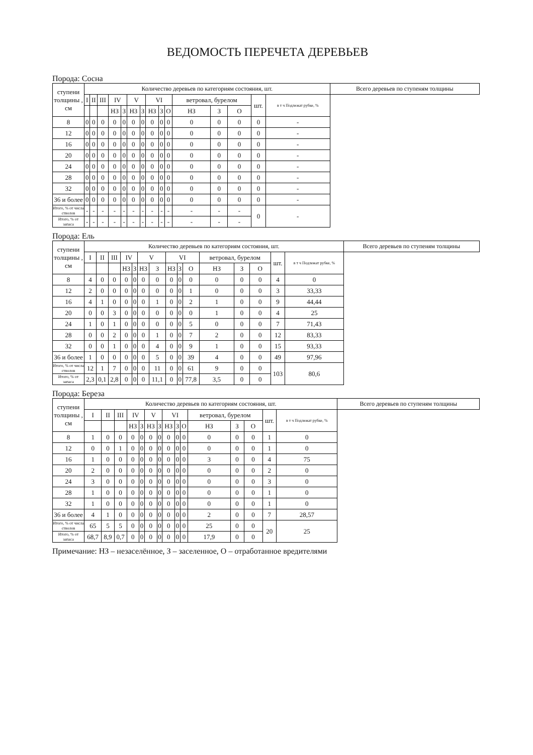ВЕДОМОСТЬ ПЕРЕЧЕТА ДЕРЕВЬЕВ
Порода: Сосна
| ступени толщины , см | Количество деревьев по категориям состояния, шт. | | | | | | | | | | | | | | | Всего деревьев по ступеням толщины |
| --- | --- | --- | --- | --- | --- | --- | --- | --- | --- | --- | --- | --- | --- | --- | --- | --- |
| | I | II | III | IV | | V | | VI | | | ветровал, бурелом | | | шт. | в т ч Подлежат рубке, % | |
| | | | | НЗ | З | НЗ | З | НЗ | З | О | НЗ | З | О | | | |
| 8 | 0 | 0 | 0 | 0 | 0 | 0 | 0 | 0 | 0 | 0 | 0 | 0 | 0 | 0 | - | |
| 12 | 0 | 0 | 0 | 0 | 0 | 0 | 0 | 0 | 0 | 0 | 0 | 0 | 0 | 0 | - | |
| 16 | 0 | 0 | 0 | 0 | 0 | 0 | 0 | 0 | 0 | 0 | 0 | 0 | 0 | 0 | - | |
| 20 | 0 | 0 | 0 | 0 | 0 | 0 | 0 | 0 | 0 | 0 | 0 | 0 | 0 | 0 | - | |
| 24 | 0 | 0 | 0 | 0 | 0 | 0 | 0 | 0 | 0 | 0 | 0 | 0 | 0 | 0 | - | |
| 28 | 0 | 0 | 0 | 0 | 0 | 0 | 0 | 0 | 0 | 0 | 0 | 0 | 0 | 0 | - | |
| 32 | 0 | 0 | 0 | 0 | 0 | 0 | 0 | 0 | 0 | 0 | 0 | 0 | 0 | 0 | - | |
| 36 и более | 0 | 0 | 0 | 0 | 0 | 0 | 0 | 0 | 0 | 0 | 0 | 0 | 0 | 0 | - | |
| Итого, % от числа стволов | - | - | - | - | - | - | - | - | - | - | - | - | - | 0 | - | |
| Итого, % от запаса | - | - | - | - | - | - | - | - | - | - | - | - | - | | | |
Порода: Ель
| ступени толщины , см | Количество деревьев по категориям состояния, шт. | | | | | | | | | | | | | | | Всего деревьев по ступеням толщины |
| --- | --- | --- | --- | --- | --- | --- | --- | --- | --- | --- | --- | --- | --- | --- | --- | --- |
| | I | II | III | IV | | V | | VI | | | ветровал, бурелом | | | шт. | в т ч Подлежат рубке, % | |
| | | | | НЗ | З | НЗ | З | НЗ | З | О | НЗ | З | О | | | |
| 8 | 4 | 0 | 0 | 0 | 0 | 0 | 0 | 0 | 0 | 0 | 0 | 0 | 0 | 4 | 0 | |
| 12 | 2 | 0 | 0 | 0 | 0 | 0 | 0 | 0 | 0 | 1 | 0 | 0 | 0 | 3 | 33,33 | |
| 16 | 4 | 1 | 0 | 0 | 0 | 0 | 1 | 0 | 0 | 2 | 1 | 0 | 0 | 9 | 44,44 | |
| 20 | 0 | 0 | 3 | 0 | 0 | 0 | 0 | 0 | 0 | 0 | 1 | 0 | 0 | 4 | 25 | |
| 24 | 1 | 0 | 1 | 0 | 0 | 0 | 0 | 0 | 0 | 5 | 0 | 0 | 0 | 7 | 71,43 | |
| 28 | 0 | 0 | 2 | 0 | 0 | 0 | 1 | 0 | 0 | 7 | 2 | 0 | 0 | 12 | 83,33 | |
| 32 | 0 | 0 | 1 | 0 | 0 | 0 | 4 | 0 | 0 | 9 | 1 | 0 | 0 | 15 | 93,33 | |
| 36 и более | 1 | 0 | 0 | 0 | 0 | 0 | 5 | 0 | 0 | 39 | 4 | 0 | 0 | 49 | 97,96 | |
| Итого, % от числа стволов | 12 | 1 | 7 | 0 | 0 | 0 | 11 | 0 | 0 | 61 | 9 | 0 | 0 | 103 | 80,6 | |
| Итого, % от запаса | 2,3 | 0,1 | 2,8 | 0 | 0 | 0 | 11,1 | 0 | 0 | 77,8 | 3,5 | 0 | 0 | | | |
Порода: Береза
| ступени толщины , см | Количество деревьев по категориям состояния, шт. | | | | | | | | | | | | | | | Всего деревьев по ступеням толщины |
| --- | --- | --- | --- | --- | --- | --- | --- | --- | --- | --- | --- | --- | --- | --- | --- | --- |
| | I | II | III | IV | | V | | VI | | | ветровал, бурелом | | | шт. | в т ч Подлежат рубке, % | |
| | | | | НЗ | З | НЗ | З | НЗ | З | О | НЗ | З | О | | | |
| 8 | 1 | 0 | 0 | 0 | 0 | 0 | 0 | 0 | 0 | 0 | 0 | 0 | 0 | 1 | 0 | |
| 12 | 0 | 0 | 1 | 0 | 0 | 0 | 0 | 0 | 0 | 0 | 0 | 0 | 0 | 1 | 0 | |
| 16 | 1 | 0 | 0 | 0 | 0 | 0 | 0 | 0 | 0 | 0 | 3 | 0 | 0 | 4 | 75 | |
| 20 | 2 | 0 | 0 | 0 | 0 | 0 | 0 | 0 | 0 | 0 | 0 | 0 | 0 | 2 | 0 | |
| 24 | 3 | 0 | 0 | 0 | 0 | 0 | 0 | 0 | 0 | 0 | 0 | 0 | 0 | 3 | 0 | |
| 28 | 1 | 0 | 0 | 0 | 0 | 0 | 0 | 0 | 0 | 0 | 0 | 0 | 0 | 1 | 0 | |
| 32 | 1 | 0 | 0 | 0 | 0 | 0 | 0 | 0 | 0 | 0 | 0 | 0 | 0 | 1 | 0 | |
| 36 и более | 4 | 1 | 0 | 0 | 0 | 0 | 0 | 0 | 0 | 0 | 2 | 0 | 0 | 7 | 28,57 | |
| Итого, % от числа стволов | 65 | 5 | 5 | 0 | 0 | 0 | 0 | 0 | 0 | 0 | 25 | 0 | 0 | 20 | 25 | |
| Итого, % от запаса | 68,7 | 8,9 | 0,7 | 0 | 0 | 0 | 0 | 0 | 0 | 0 | 17,9 | 0 | 0 | | | |
Примечание: НЗ – незаселённое, З – заселенное, О – отработанное вредителями